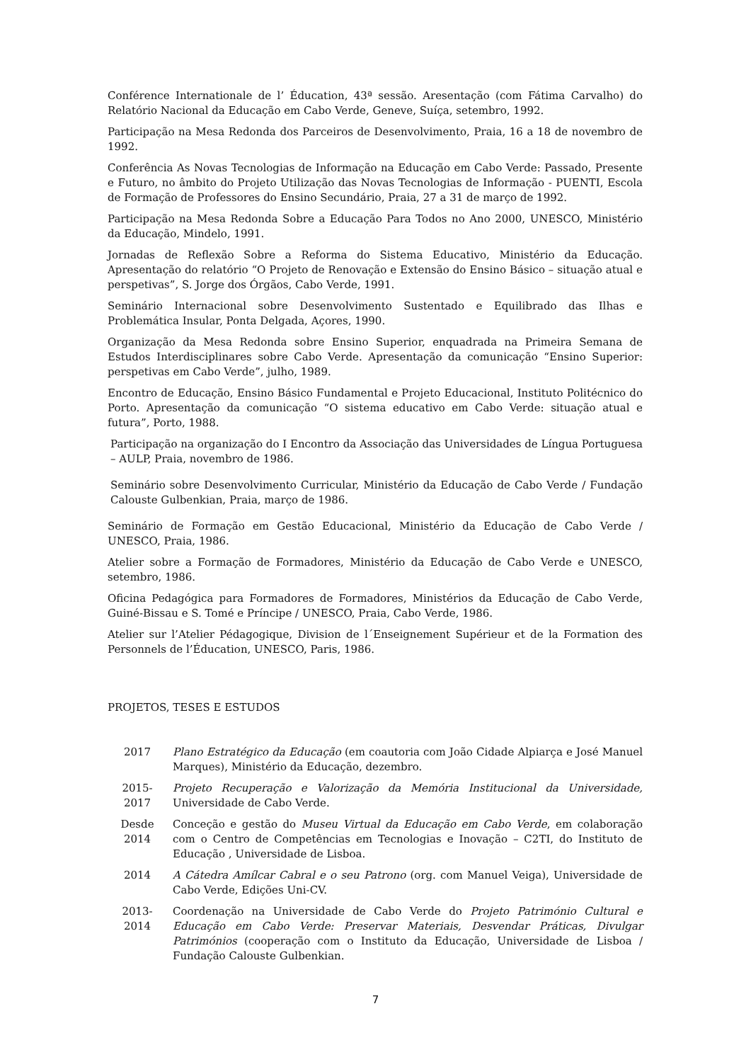Conférence Internationale de l’ Éducation, 43ª sessão. Aresentação (com Fátima Carvalho) do Relatório Nacional da Educação em Cabo Verde, Geneve, Suíça, setembro, 1992.
Participação na Mesa Redonda dos Parceiros de Desenvolvimento, Praia, 16 a 18 de novembro de 1992.
Conferência As Novas Tecnologias de Informação na Educação em Cabo Verde: Passado, Presente e Futuro, no âmbito do Projeto Utilização das Novas Tecnologias de Informação - PUENTI, Escola de Formação de Professores do Ensino Secundário, Praia, 27 a 31 de março de 1992.
Participação na Mesa Redonda Sobre a Educação Para Todos no Ano 2000, UNESCO, Ministério da Educação, Mindelo, 1991.
Jornadas de Reflexão Sobre a Reforma do Sistema Educativo, Ministério da Educação. Apresentação do relatório “O Projeto de Renovação e Extensão do Ensino Básico – situação atual e perspetivas”, S. Jorge dos Órgãos, Cabo Verde, 1991.
Seminário Internacional sobre Desenvolvimento Sustentado e Equilibrado das Ilhas e Problemática Insular, Ponta Delgada, Açores, 1990.
Organização da Mesa Redonda sobre Ensino Superior, enquadrada na Primeira Semana de Estudos Interdisciplinares sobre Cabo Verde. Apresentação da comunicação “Ensino Superior: perspetivas em Cabo Verde”, julho, 1989.
Encontro de Educação, Ensino Básico Fundamental e Projeto Educacional, Instituto Politécnico do Porto. Apresentação da comunicação “O sistema educativo em Cabo Verde: situação atual e futura”, Porto, 1988.
Participação na organização do I Encontro da Associação das Universidades de Língua Portuguesa – AULP, Praia, novembro de 1986.
Seminário sobre Desenvolvimento Curricular, Ministério da Educação de Cabo Verde / Fundação Calouste Gulbenkian, Praia, março de 1986.
Seminário de Formação em Gestão Educacional, Ministério da Educação de Cabo Verde / UNESCO, Praia, 1986.
Atelier sobre a Formação de Formadores, Ministério da Educação de Cabo Verde e UNESCO, setembro, 1986.
Oficina Pedagógica para Formadores de Formadores, Ministérios da Educação de Cabo Verde, Guiné-Bissau e S. Tomé e Príncipe / UNESCO, Praia, Cabo Verde, 1986.
Atelier sur l’Atelier Pédagogique, Division de l´Enseignement Supérieur et de la Formation des Personnels de l’Éducation, UNESCO, Paris, 1986.
PROJETOS, TESES E ESTUDOS
2017 Plano Estratégico da Educação (em coautoria com João Cidade Alpiarça e José Manuel Marques), Ministério da Educação, dezembro.
2015-
2017
Projeto Recuperação e Valorização da Memória Institucional da Universidade, Universidade de Cabo Verde.
Desde
2014
Conceção e gestão do Museu Virtual da Educação em Cabo Verde, em colaboração com o Centro de Competências em Tecnologias e Inovação – C2TI, do Instituto de Educação , Universidade de Lisboa.
2014 A Cátedra Amílcar Cabral e o seu Patrono (org. com Manuel Veiga), Universidade de Cabo Verde, Edições Uni-CV.
2013-
2014
Coordenação na Universidade de Cabo Verde do Projeto Património Cultural e Educação em Cabo Verde: Preservar Materiais, Desvendar Práticas, Divulgar Patrimónios (cooperação com o Instituto da Educação, Universidade de Lisboa / Fundação Calouste Gulbenkian.
7